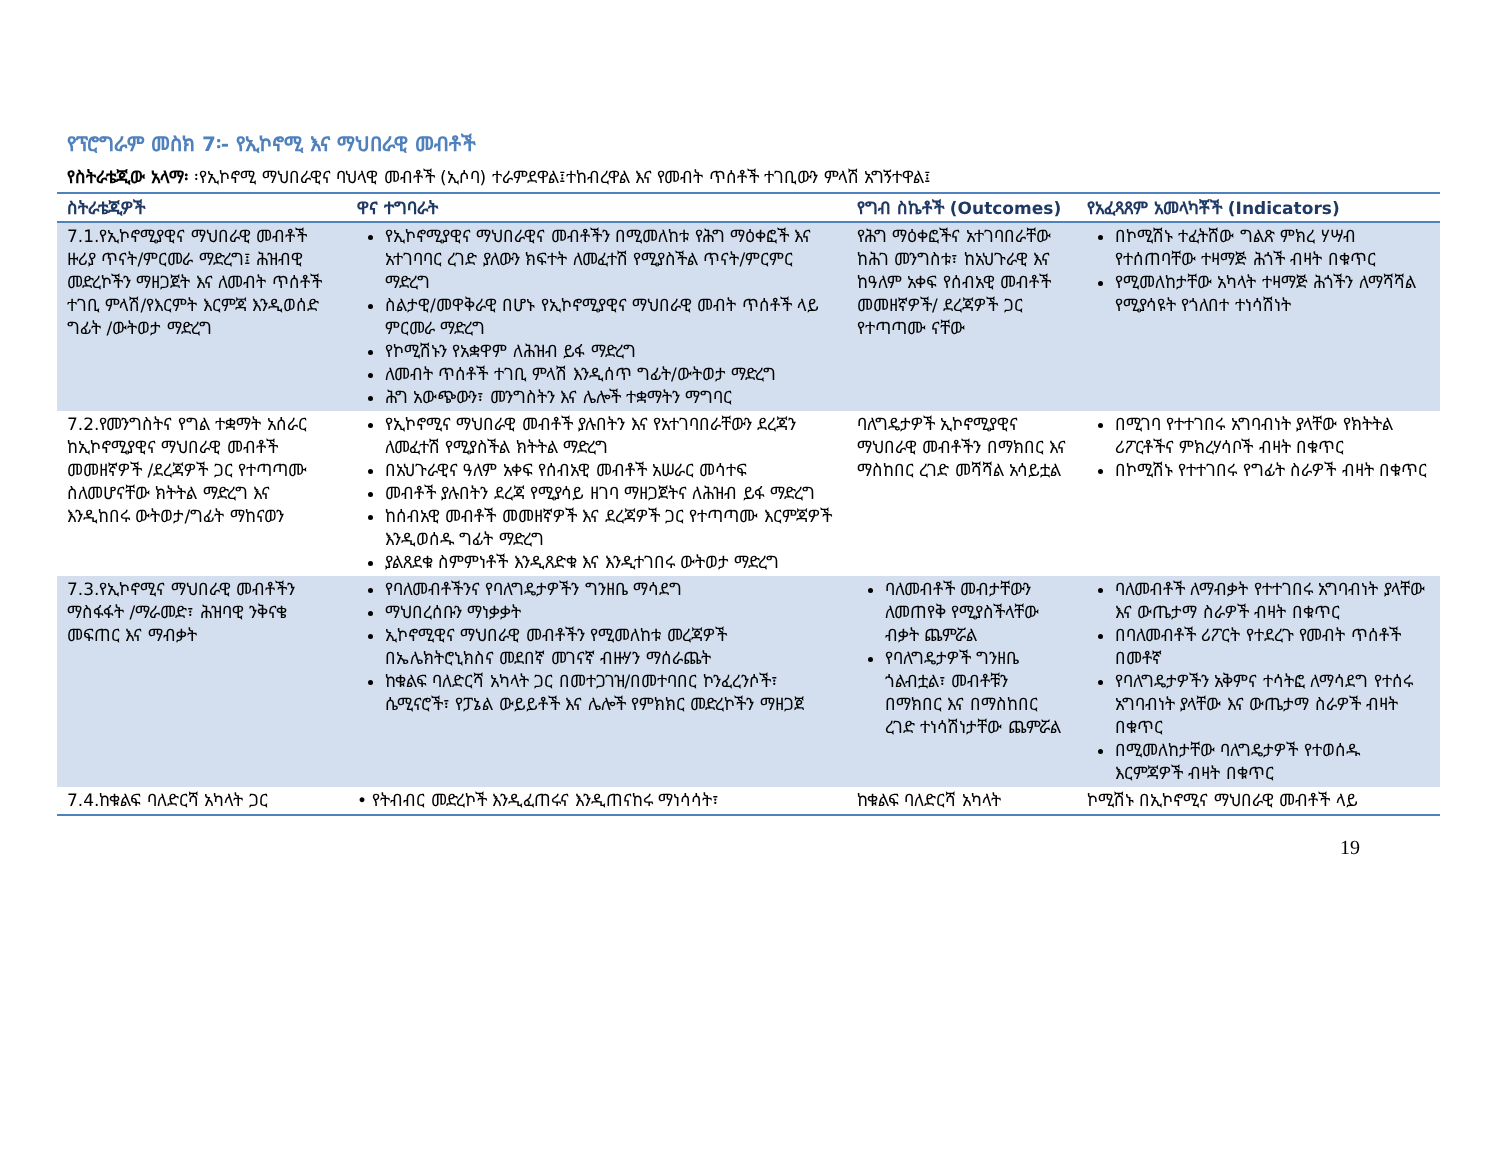የፕሮግራም መስክ 7፡- የኢኮኖሚ እና ማህበራዊ መብቶች
የስትራቴጂው አላማ፡ ፡የኢኮኖሚ ማህበራዊና ባህላዊ መብቶች (ኢሶባ) ተራምደዋል፤ተከብረዋል እና የመብት ጥሰቶች ተገቢውን ምላሽ አግኝተዋል፤
| ስትራቴጂዎች | ዋና ተግባራት | የግብ ስኬቶች (Outcomes) | የአፈጻጸም አመላካቾች (Indicators) |
| --- | --- | --- | --- |
| 7.1.የኢኮኖሚያዊና ማህበራዊ መብቶች ዙሪያ ጥናት/ምርመራ ማድረግ፤ ሕዝብዊ መድረኮችን ማዘጋጀት እና ለመብት ጥሰቶች ተገቢ ምላሽ/የእርምት እርምጃ እንዲወሰድ ግፊት /ውትወታ ማድረግ | የኢኮኖሚያዊና ማህበራዊና መብቶችን በሚመለከቱ የሕግ ማዕቀፎች እና አተገባባር ረገድ ያለውን ክፍተት ለመፈተሽ የሚያስችል ጥናት/ምርምር ማድረግ ስልታዊ/መዋቅራዊ በሆኑ የኢኮኖሚያዊና ማህበራዊ መብት ጥሰቶች ላይ ምርመራ ማድረግ የኮሚሽኑን የአቋዋም ለሕዝብ ይፋ ማድረግ ለመብት ጥሰቶች ተገቢ ምላሽ እንዲሰጥ ግፊት/ውትወታ ማድረግ ሕግ አውጭውን፣ መንግስትን እና ሌሎች ተቋማትን ማግባር | የሕግ ማዕቀፎችና አተገባበራቸው ከሕገ መንግስቱ፣ ከአህጉራዊ እና ከዓለም አቀፍ የሰብአዊ መብቶች መመዘኛዎች/ ደረጃዎች ጋር የተጣጣሙ ናቸው | በኮሚሽኑ ተፈትሸው ግልጽ ምክረ ሃሣብ የተሰጠባቸው ተዛማጅ ሕጎች ብዛት በቁጥር የሚመለከታቸው አካላት ተዛማጅ ሕጎችን ለማሻሻል የሚያሳዩት የጎለበተ ተነሳሽነት |
| 7.2.የመንግስትና የግል ተቋማት አሰራር ከኢኮኖሚያዊና ማህበራዊ መብቶች መመዘኛዎች /ደረጃዎች ጋር የተጣጣሙ ስለመሆናቸው ክትትል ማድረግ እና እንዲከበሩ ውትወታ/ግፊት ማከናወን | የኢኮኖሚና ማህበራዊ መብቶች ያሉበትን እና የአተገባበራቸውን ደረጃን ለመፈተሽ የሚያስችል ክትትል ማድረግ በአህጉራዊና ዓለም አቀፍ የሰብአዊ መብቶች አሠራር መሳተፍ መብቶች ያሉበትን ደረጃ የሚያሳይ ዘገባ ማዘጋጀትና ለሕዝብ ይፋ ማድረግ ከሰብአዊ መብቶች መመዘኛዎች እና ደረጃዎች ጋር የተጣጣሙ እርምጃዎች እንዲወሰዱ ግፊት ማድረግ ያልጸደቁ ስምምነቶች እንዲጸድቁ እና እንዲተገበሩ ውትወታ ማድረግ | ባለግዴታዎች ኢኮኖሚያዊና ማህበራዊ መብቶችን በማክበር እና ማስከበር ረገድ መሻሻል አሳይቷል | በሚገባ የተተገበሩ አግባብነት ያላቸው የክትትል ሪፖርቶችና ምክረሃሳቦች ብዛት በቁጥር በኮሚሽኑ የተተገበሩ የግፊት ስራዎች ብዛት በቁጥር |
| 7.3.የኢኮኖሚና ማህበራዊ መብቶችን ማስፋፋት /ማራመድ፣ ሕዝባዊ ንቅናቄ መፍጠር እና ማብቃት | የባለመብቶችንና የባለግዴታዎችን ግንዘቤ ማሳደግ ማህበረሰቡን ማነቃቃት ኢኮኖሚዊና ማህበራዊ መብቶችን የሚመለከቱ መረጃዎች በኤሌክትሮኒክስና መደበኛ መገናኛ ብዙሃን ማሰራጨት ከቁልፍ ባለድርሻ አካላት ጋር በመተጋገዝ/በመተባበር ኮንፈረንሶች፣ ሴሚናሮች፣ የፓኔል ውይይቶች እና ሌሎች የምክክር መድረኮችን ማዘጋጀ | ባለመብቶች መብታቸውን ለመጠየቅ የሚያስችላቸው ብቃት ጨምሯል የባለግዴታዎች ግንዘቤ ጎልብቷል፣ መብቶቹን በማክበር እና በማስከበር ረገድ ተነሳሽነታቸው ጨምሯል | ባለመብቶች ለማብቃት የተተገበሩ አግባብነት ያላቸው እና ውጤታማ ስራዎች ብዛት በቁጥር በባለመብቶች ሪፖርት የተደረጉ የመብት ጥሰቶች በመቶኛ የባለግዴታዎችን አቅምና ተሳትፎ ለማሳደግ የተሰሩ አግባብነት ያላቸው እና ውጤታማ ስራዎች ብዛት በቁጥር በሚመለከታቸው ባለግዴታዎች የተወሰዱ እርምጃዎች ብዛት በቁጥር |
| 7.4.ከቁልፍ ባለድርሻ አካላት ጋር | • የትብብር መድረኮች እንዲፈጠሩና እንዲጠናከሩ ማነሳሳት፣ | ከቁልፍ ባለድርሻ አካላት | ኮሚሽኑ በኢኮኖሚና ማህበራዊ መብቶች ላይ |
19